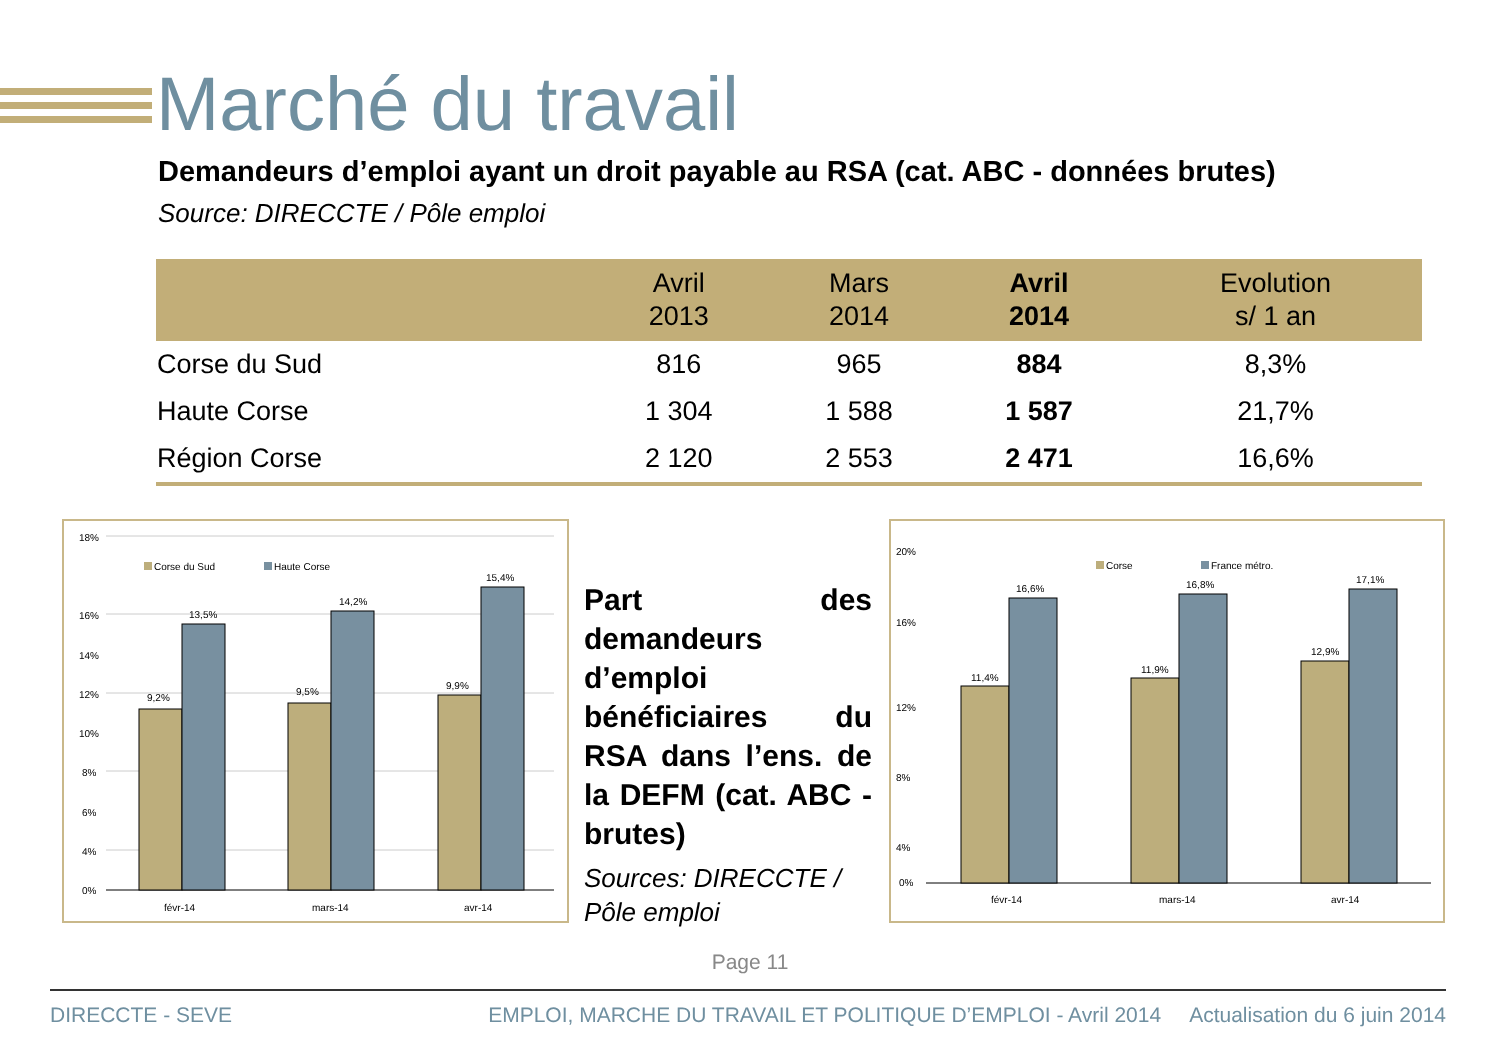Marché du travail
Demandeurs d’emploi ayant un droit payable au RSA (cat. ABC - données brutes)
Source: DIRECCTE / Pôle emploi
| | Avril 2013 | Mars 2014 | Avril 2014 | Evolution s/ 1 an |
| --- | --- | --- | --- | --- |
| Corse du Sud | 816 | 965 | 884 | 8,3% |
| Haute Corse | 1 304 | 1 588 | 1 587 | 21,7% |
| Région Corse | 2 120 | 2 553 | 2 471 | 16,6% |
18%
16%
14%
12%
10%
8%
6%
4%
0%
Corse du Sud
Haute Corse
9,2%
13,5%
9,5%
14,2%
9,9%
15,4%
févr-14
mars-14
avr-14
Part des demandeurs d’emploi bénéficiaires du RSA dans l’ens. de la DEFM (cat. ABC - brutes)
Sources: DIRECCTE / Pôle emploi
20%
16%
12%
8%
4%
0%
Corse
France métro.
11,4%
16,6%
11,9%
16,8%
12,9%
17,1%
févr-14
mars-14
avr-14
Page 11
DIRECCTE - SEVE EMPLOI, MARCHE DU TRAVAIL ET POLITIQUE D’EMPLOI - Avril 2014 Actualisation du 6 juin 2014